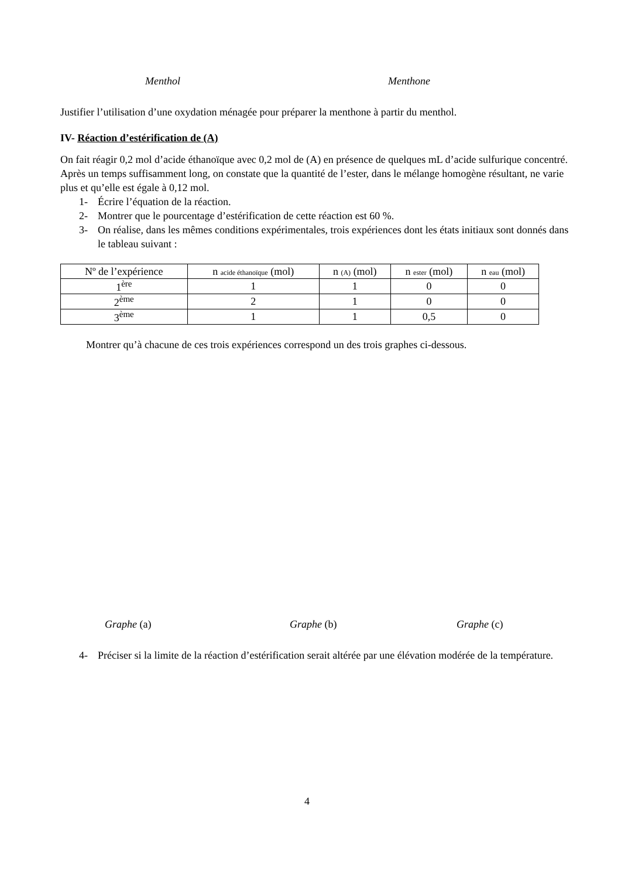Menthol Menthone
Justifier l’utilisation d’une oxydation ménagée pour préparer la menthone à partir du menthol.
IV- Réaction d’estérification de (A)
On fait réagir 0,2 mol d’acide éthanoïque avec 0,2 mol de (A) en présence de quelques mL d’acide sulfurique concentré. Après un temps suffisamment long, on constate que la quantité de l’ester, dans le mélange homogène résultant, ne varie plus et qu’elle est égale à 0,12 mol.
1- Écrire l’équation de la réaction.
2- Montrer que le pourcentage d’estérification de cette réaction est 60 %.
3- On réalise, dans les mêmes conditions expérimentales, trois expériences dont les états initiaux sont donnés dans le tableau suivant :
| Nº de l’expérience | n acide éthanoïque (mol) | n (A) (mol) | n ester (mol) | n eau (mol) |
| --- | --- | --- | --- | --- |
| 1<sup>ère</sup> | 1 | 1 | 0 | 0 |
| 2<sup>ème</sup> | 2 | 1 | 0 | 0 |
| 3<sup>ème</sup> | 1 | 1 | 0,5 | 0 |
Montrer qu’à chacune de ces trois expériences correspond un des trois graphes ci-dessous.
Graphe (a) Graphe (b) Graphe (c)
4- Préciser si la limite de la réaction d’estérification serait altérée par une élévation modérée de la température.
4